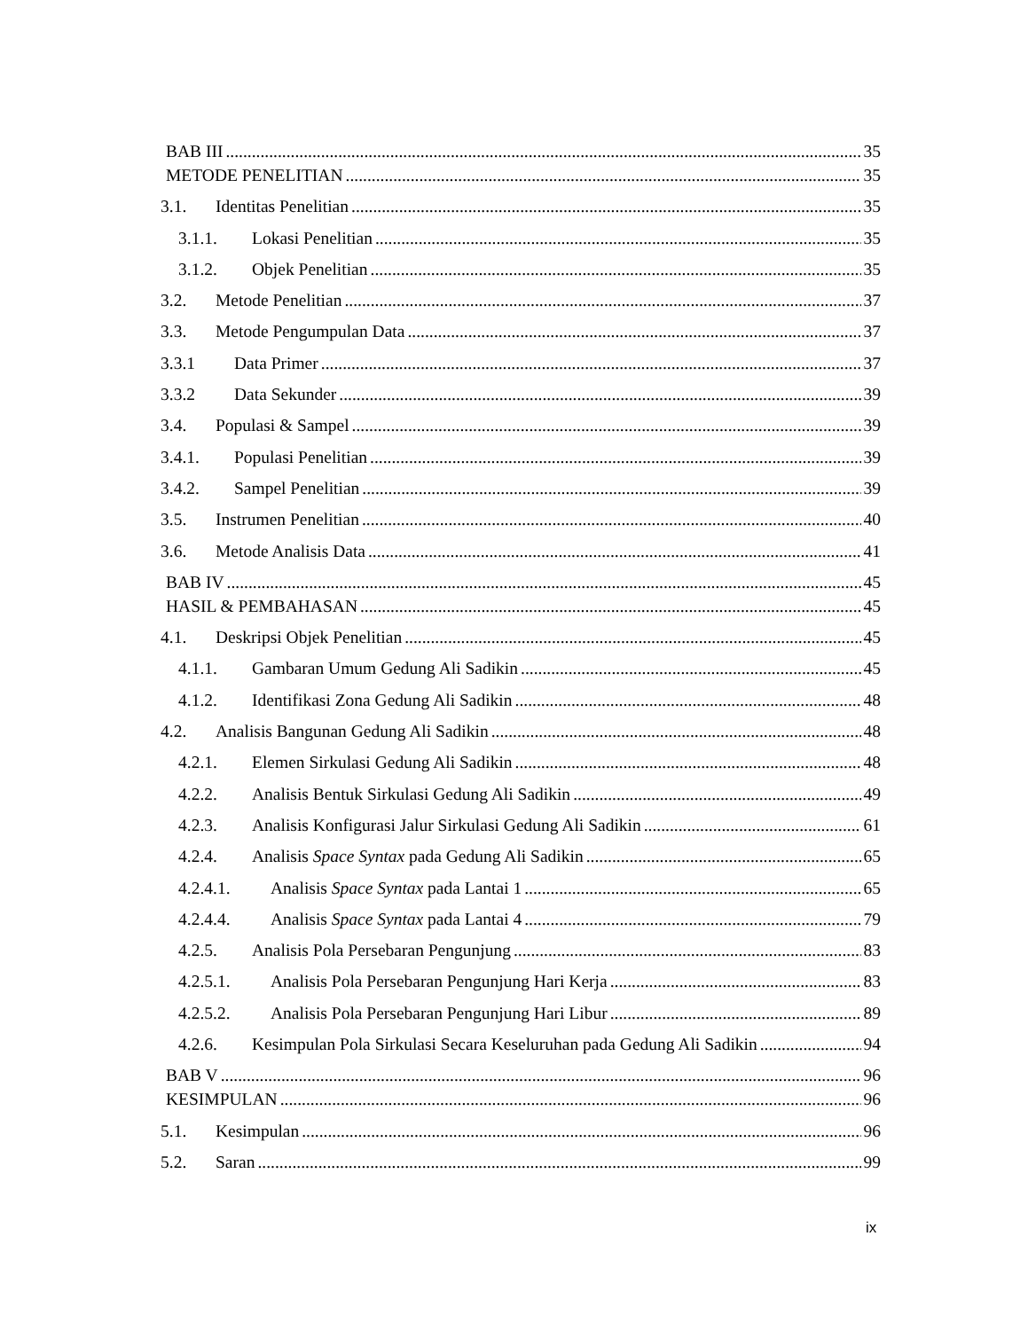BAB III 35
METODE PENELITIAN 35
3.1. Identitas Penelitian 35
3.1.1. Lokasi Penelitian 35
3.1.2. Objek Penelitian 35
3.2. Metode Penelitian 37
3.3. Metode Pengumpulan Data 37
3.3.1 Data Primer 37
3.3.2 Data Sekunder 39
3.4. Populasi & Sampel 39
3.4.1. Populasi Penelitian 39
3.4.2. Sampel Penelitian 39
3.5. Instrumen Penelitian 40
3.6. Metode Analisis Data 41
BAB IV 45
HASIL & PEMBAHASAN 45
4.1. Deskripsi Objek Penelitian 45
4.1.1. Gambaran Umum Gedung Ali Sadikin 45
4.1.2. Identifikasi Zona Gedung Ali Sadikin 48
4.2. Analisis Bangunan Gedung Ali Sadikin 48
4.2.1. Elemen Sirkulasi Gedung Ali Sadikin 48
4.2.2. Analisis Bentuk Sirkulasi Gedung Ali Sadikin 49
4.2.3. Analisis Konfigurasi Jalur Sirkulasi Gedung Ali Sadikin 61
4.2.4. Analisis Space Syntax pada Gedung Ali Sadikin 65
4.2.4.1. Analisis Space Syntax pada Lantai 1 65
4.2.4.4. Analisis Space Syntax pada Lantai 4 79
4.2.5. Analisis Pola Persebaran Pengunjung 83
4.2.5.1. Analisis Pola Persebaran Pengunjung Hari Kerja 83
4.2.5.2. Analisis Pola Persebaran Pengunjung Hari Libur 89
4.2.6. Kesimpulan Pola Sirkulasi Secara Keseluruhan pada Gedung Ali Sadikin 94
BAB V 96
KESIMPULAN 96
5.1. Kesimpulan 96
5.2. Saran 99
ix